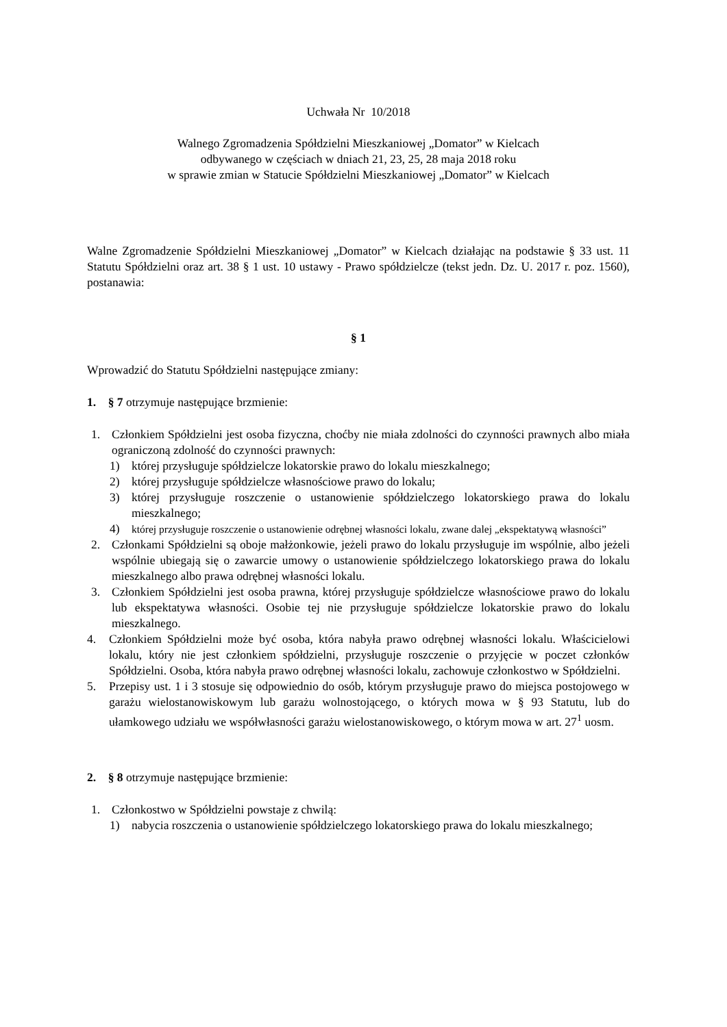Uchwała Nr 10/2018
Walnego Zgromadzenia Spółdzielni Mieszkaniowej „Domator” w Kielcach
odbywanego w częściach w dniach 21, 23, 25, 28 maja 2018 roku
w sprawie zmian w Statucie Spółdzielni Mieszkaniowej „Domator” w Kielcach
Walne Zgromadzenie Spółdzielni Mieszkaniowej „Domator” w Kielcach działając na podstawie § 33 ust. 11 Statutu Spółdzielni oraz art. 38 § 1 ust. 10 ustawy - Prawo spółdzielcze (tekst jedn. Dz. U. 2017 r. poz. 1560), postanawia:
§ 1
Wprowadzić do Statutu Spółdzielni następujące zmiany:
1. § 7 otrzymuje następujące brzmienie:
1. Członkiem Spółdzielni jest osoba fizyczna, choćby nie miała zdolności do czynności prawnych albo miała ograniczoną zdolność do czynności prawnych:
1) której przysługuje spółdzielcze lokatorskie prawo do lokalu mieszkalnego;
2) której przysługuje spółdzielcze własnościowe prawo do lokalu;
3) której przysługuje roszczenie o ustanowienie spółdzielczego lokatorskiego prawa do lokalu mieszkalnego;
4) której przysługuje roszczenie o ustanowienie odrębnej własności lokalu, zwane dalej „ekspektatywą własności”
2. Członkami Spółdzielni są oboje małżonkowie, jeżeli prawo do lokalu przysługuje im wspólnie, albo jeżeli wspólnie ubiegają się o zawarcie umowy o ustanowienie spółdzielczego lokatorskiego prawa do lokalu mieszkalnego albo prawa odrębnej własności lokalu.
3. Członkiem Spółdzielni jest osoba prawna, której przysługuje spółdzielcze własnościowe prawo do lokalu lub ekspektatywa własności. Osobie tej nie przysługuje spółdzielcze lokatorskie prawo do lokalu mieszkalnego.
4. Członkiem Spółdzielni może być osoba, która nabyła prawo odrębnej własności lokalu. Właścicielowi lokalu, który nie jest członkiem spółdzielni, przysługuje roszczenie o przyjęcie w poczet członków Spółdzielni. Osoba, która nabyła prawo odrębnej własności lokalu, zachowuje członkostwo w Spółdzielni.
5. Przepisy ust. 1 i 3 stosuje się odpowiednio do osób, którym przysługuje prawo do miejsca postojowego w garażu wielostanowiskowym lub garażu wolnostojącego, o których mowa w § 93 Statutu, lub do ułamkowego udziału we współwłasności garażu wielostanowiskowego, o którym mowa w art. 27<sup>1</sup> uosm.
2. § 8 otrzymuje następujące brzmienie:
1. Członkostwo w Spółdzielni powstaje z chwilą:
1) nabycia roszczenia o ustanowienie spółdzielczego lokatorskiego prawa do lokalu mieszkalnego;